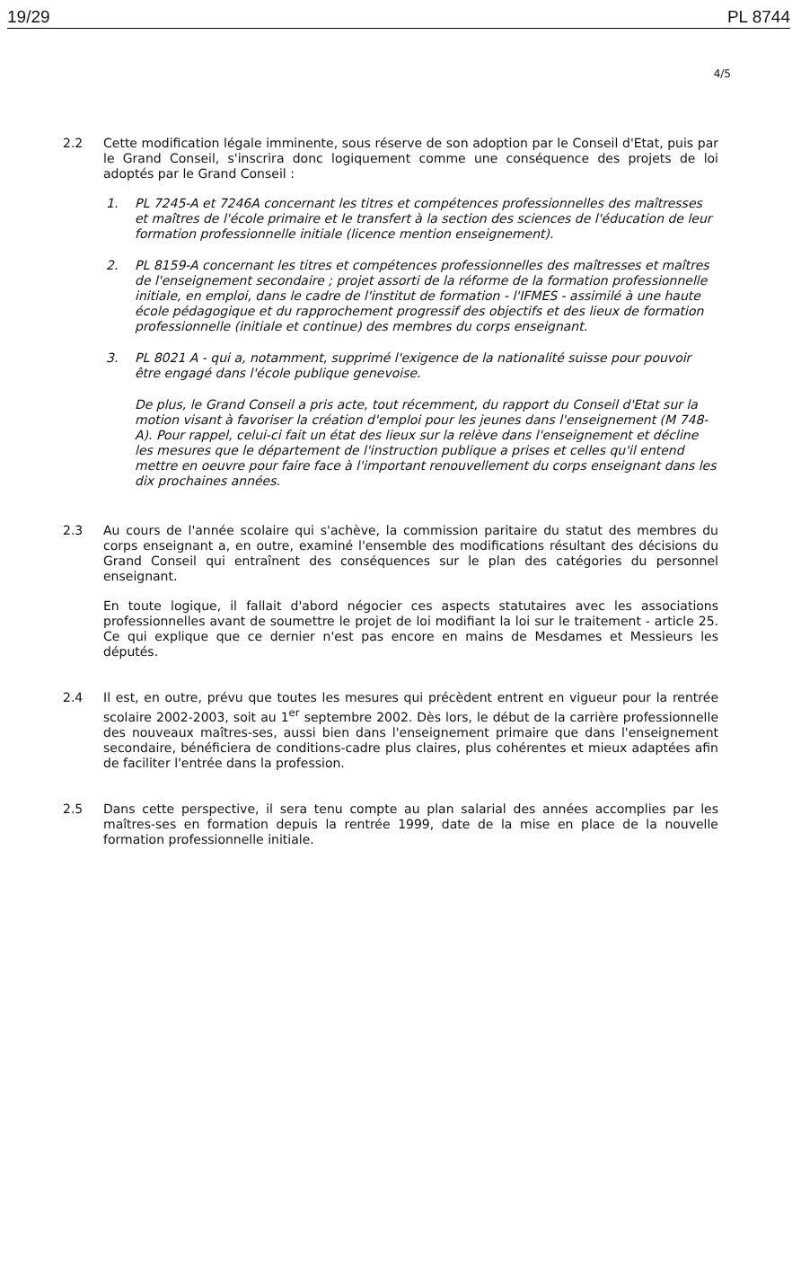19/29 PL 8744
4/5
2.2 Cette modification légale imminente, sous réserve de son adoption par le Conseil d'Etat, puis par le Grand Conseil, s'inscrira donc logiquement comme une conséquence des projets de loi adoptés par le Grand Conseil :
1. PL 7245-A et 7246A concernant les titres et compétences professionnelles des maîtresses et maîtres de l'école primaire et le transfert à la section des sciences de l'éducation de leur formation professionnelle initiale (licence mention enseignement).
2. PL 8159-A concernant les titres et compétences professionnelles des maîtresses et maîtres de l'enseignement secondaire ; projet assorti de la réforme de la formation professionnelle initiale, en emploi, dans le cadre de l'institut de formation - l'IFMES - assimilé à une haute école pédagogique et du rapprochement progressif des objectifs et des lieux de formation professionnelle (initiale et continue) des membres du corps enseignant.
3. PL 8021 A - qui a, notamment, supprimé l'exigence de la nationalité suisse pour pouvoir être engagé dans l'école publique genevoise.
De plus, le Grand Conseil a pris acte, tout récemment, du rapport du Conseil d'Etat sur la motion visant à favoriser la création d'emploi pour les jeunes dans l'enseignement (M 748-A). Pour rappel, celui-ci fait un état des lieux sur la relève dans l'enseignement et décline les mesures que le département de l'instruction publique a prises et celles qu'il entend mettre en oeuvre pour faire face à l'important renouvellement du corps enseignant dans les dix prochaines années.
2.3 Au cours de l'année scolaire qui s'achève, la commission paritaire du statut des membres du corps enseignant a, en outre, examiné l'ensemble des modifications résultant des décisions du Grand Conseil qui entraînent des conséquences sur le plan des catégories du personnel enseignant.
En toute logique, il fallait d'abord négocier ces aspects statutaires avec les associations professionnelles avant de soumettre le projet de loi modifiant la loi sur le traitement - article 25. Ce qui explique que ce dernier n'est pas encore en mains de Mesdames et Messieurs les députés.
2.4 Il est, en outre, prévu que toutes les mesures qui précèdent entrent en vigueur pour la rentrée scolaire 2002-2003, soit au 1<sup>er</sup> septembre 2002. Dès lors, le début de la carrière professionnelle des nouveaux maîtres-ses, aussi bien dans l'enseignement primaire que dans l'enseignement secondaire, bénéficiera de conditions-cadre plus claires, plus cohérentes et mieux adaptées afin de faciliter l'entrée dans la profession.
2.5 Dans cette perspective, il sera tenu compte au plan salarial des années accomplies par les maîtres-ses en formation depuis la rentrée 1999, date de la mise en place de la nouvelle formation professionnelle initiale.